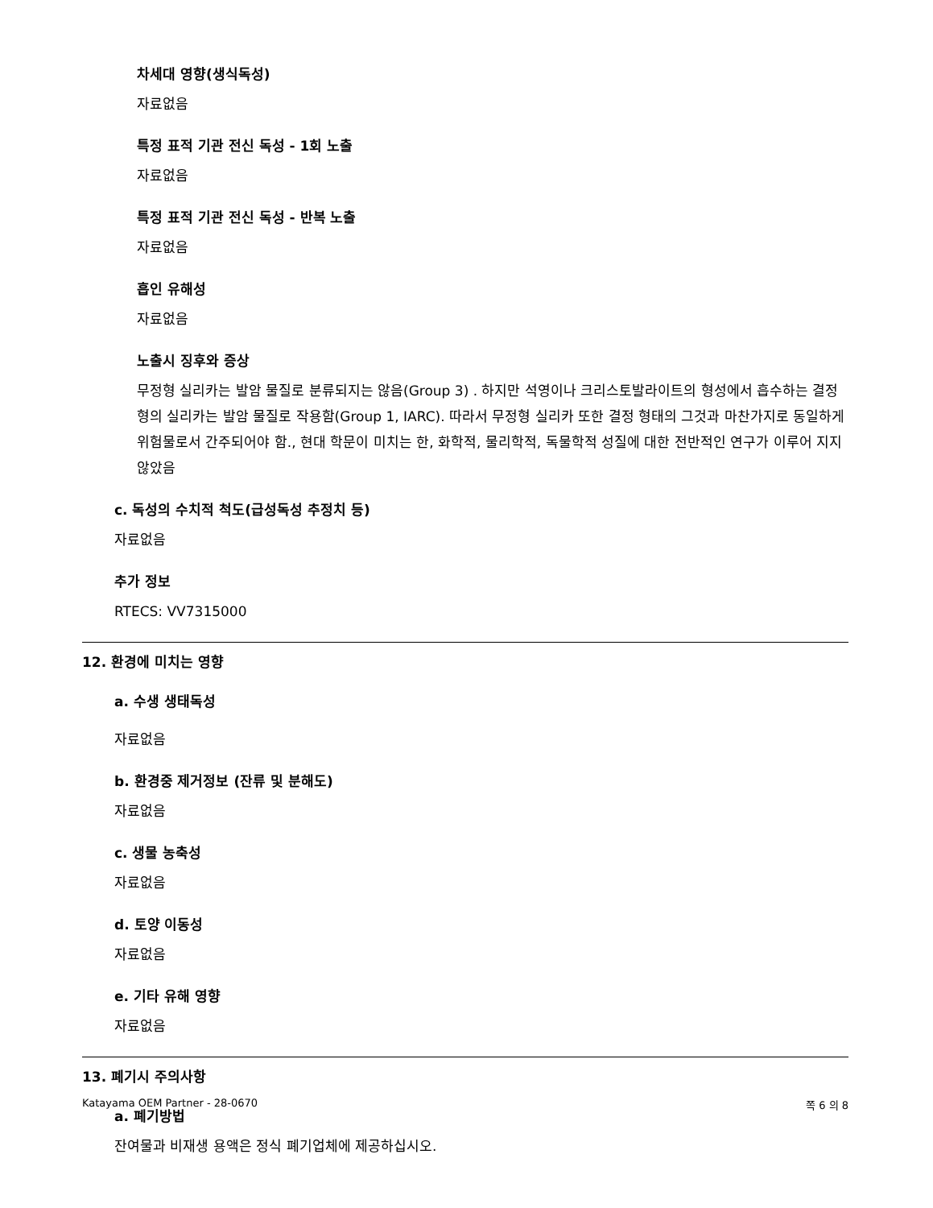차세대 영향(생식독성)
자료없음
특정 표적 기관 전신 독성 - 1회 노출
자료없음
특정 표적 기관 전신 독성 - 반복 노출
자료없음
흡인 유해성
자료없음
노출시 징후와 증상
무정형 실리카는 발암 물질로 분류되지는 않음(Group 3) . 하지만 석영이나 크리스토발라이트의 형성에서 흡수하는 결정형의 실리카는 발암 물질로 작용함(Group 1, IARC). 따라서 무정형 실리카 또한 결정 형태의 그것과 마찬가지로 동일하게 위험물로서 간주되어야 함., 현대 학문이 미치는 한, 화학적, 물리학적, 독물학적 성질에 대한 전반적인 연구가 이루어 지지 않았음
c. 독성의 수치적 척도(급성독성 추정치 등)
자료없음
추가 정보
RTECS: VV7315000
12. 환경에 미치는 영향
a. 수생 생태독성
자료없음
b. 환경중 제거정보 (잔류 및 분해도)
자료없음
c. 생물 농축성
자료없음
d. 토양 이동성
자료없음
e. 기타 유해 영향
자료없음
13. 폐기시 주의사항
a. 폐기방법
잔여물과 비재생 용액은 정식 폐기업체에 제공하십시오.
Katayama OEM Partner - 28-0670 쪽 6 의 8